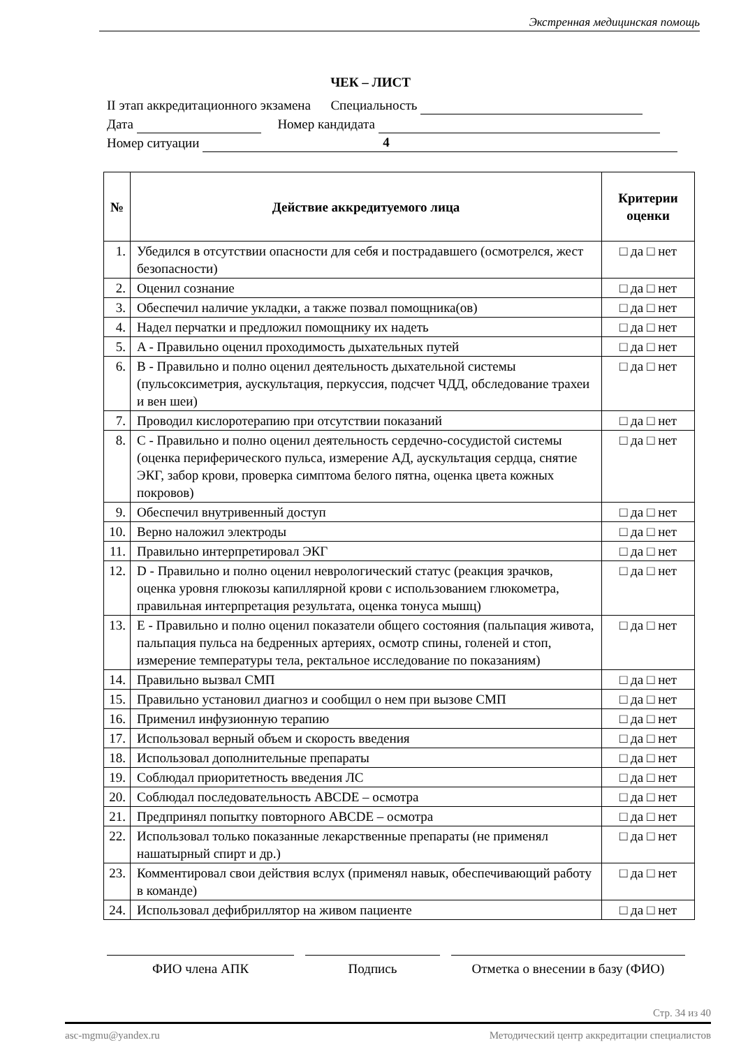Экстренная медицинская помощь
ЧЕК – ЛИСТ
II этап аккредитационного экзамена Специальность
Дата Номер кандидата
Номер ситуации 4
| № | Действие аккредитуемого лица | Критерии оценки |
| --- | --- | --- |
| 1. | Убедился в отсутствии опасности для себя и пострадавшего (осмотрелся, жест безопасности) | □ да □ нет |
| 2. | Оценил сознание | □ да □ нет |
| 3. | Обеспечил наличие укладки, а также позвал помощника(ов) | □ да □ нет |
| 4. | Надел перчатки и предложил помощнику их надеть | □ да □ нет |
| 5. | A - Правильно оценил проходимость дыхательных путей | □ да □ нет |
| 6. | B - Правильно и полно оценил деятельность дыхательной системы (пульсоксиметрия, аускультация, перкуссия, подсчет ЧДД, обследование трахеи и вен шеи) | □ да □ нет |
| 7. | Проводил кислоротерапию при отсутствии показаний | □ да □ нет |
| 8. | C - Правильно и полно оценил деятельность сердечно-сосудистой системы (оценка периферического пульса, измерение АД, аускультация сердца, снятие ЭКГ, забор крови, проверка симптома белого пятна, оценка цвета кожных покровов) | □ да □ нет |
| 9. | Обеспечил внутривенный доступ | □ да □ нет |
| 10. | Верно наложил электроды | □ да □ нет |
| 11. | Правильно интерпретировал ЭКГ | □ да □ нет |
| 12. | D - Правильно и полно оценил неврологический статус (реакция зрачков, оценка уровня глюкозы капиллярной крови с использованием глюкометра, правильная интерпретация результата, оценка тонуса мышц) | □ да □ нет |
| 13. | E - Правильно и полно оценил показатели общего состояния (пальпация живота, пальпация пульса на бедренных артериях, осмотр спины, голеней и стоп, измерение температуры тела, ректальное исследование по показаниям) | □ да □ нет |
| 14. | Правильно вызвал СМП | □ да □ нет |
| 15. | Правильно установил диагноз и сообщил о нем при вызове СМП | □ да □ нет |
| 16. | Применил инфузионную терапию | □ да □ нет |
| 17. | Использовал верный объем и скорость введения | □ да □ нет |
| 18. | Использовал дополнительные препараты | □ да □ нет |
| 19. | Соблюдал приоритетность введения ЛС | □ да □ нет |
| 20. | Соблюдал последовательность ABCDE – осмотра | □ да □ нет |
| 21. | Предпринял попытку повторного ABCDE – осмотра | □ да □ нет |
| 22. | Использовал только показанные лекарственные препараты (не применял нашатырный спирт и др.) | □ да □ нет |
| 23. | Комментировал свои действия вслух (применял навык, обеспечивающий работу в команде) | □ да □ нет |
| 24. | Использовал дефибриллятор на живом пациенте | □ да □ нет |
ФИО члена АПК Подпись Отметка о внесении в базу (ФИО)
Стр. 34 из 40
asc-mgmu@yandex.ru Методический центр аккредитации специалистов